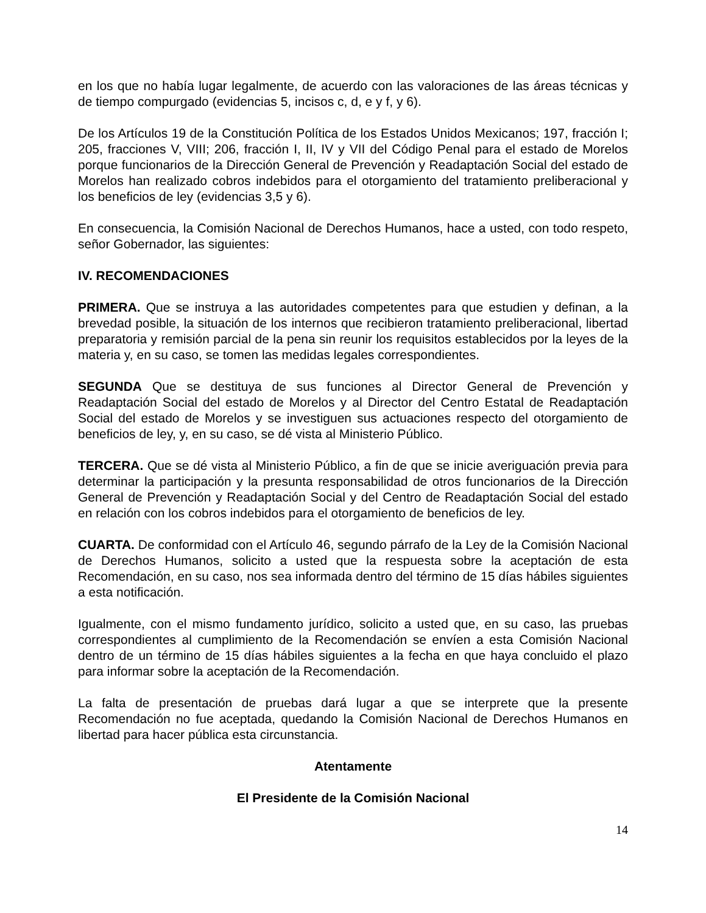en los que no había lugar legalmente, de acuerdo con las valoraciones de las áreas técnicas y de tiempo compurgado (evidencias 5, incisos c, d, e y f, y 6).
De los Artículos 19 de la Constitución Política de los Estados Unidos Mexicanos; 197, fracción I; 205, fracciones V, VIII; 206, fracción I, II, IV y VII del Código Penal para el estado de Morelos porque funcionarios de la Dirección General de Prevención y Readaptación Social del estado de Morelos han realizado cobros indebidos para el otorgamiento del tratamiento preliberacional y los beneficios de ley (evidencias 3,5 y 6).
En consecuencia, la Comisión Nacional de Derechos Humanos, hace a usted, con todo respeto, señor Gobernador, las siguientes:
IV. RECOMENDACIONES
PRIMERA. Que se instruya a las autoridades competentes para que estudien y definan, a la brevedad posible, la situación de los internos que recibieron tratamiento preliberacional, libertad preparatoria y remisión parcial de la pena sin reunir los requisitos establecidos por la leyes de la materia y, en su caso, se tomen las medidas legales correspondientes.
SEGUNDA Que se destituya de sus funciones al Director General de Prevención y Readaptación Social del estado de Morelos y al Director del Centro Estatal de Readaptación Social del estado de Morelos y se investiguen sus actuaciones respecto del otorgamiento de beneficios de ley, y, en su caso, se dé vista al Ministerio Público.
TERCERA. Que se dé vista al Ministerio Público, a fin de que se inicie averiguación previa para determinar la participación y la presunta responsabilidad de otros funcionarios de la Dirección General de Prevención y Readaptación Social y del Centro de Readaptación Social del estado en relación con los cobros indebidos para el otorgamiento de beneficios de ley.
CUARTA. De conformidad con el Artículo 46, segundo párrafo de la Ley de la Comisión Nacional de Derechos Humanos, solicito a usted que la respuesta sobre la aceptación de esta Recomendación, en su caso, nos sea informada dentro del término de 15 días hábiles siguientes a esta notificación.
Igualmente, con el mismo fundamento jurídico, solicito a usted que, en su caso, las pruebas correspondientes al cumplimiento de la Recomendación se envíen a esta Comisión Nacional dentro de un término de 15 días hábiles siguientes a la fecha en que haya concluido el plazo para informar sobre la aceptación de la Recomendación.
La falta de presentación de pruebas dará lugar a que se interprete que la presente Recomendación no fue aceptada, quedando la Comisión Nacional de Derechos Humanos en libertad para hacer pública esta circunstancia.
Atentamente
El Presidente de la Comisión Nacional
14